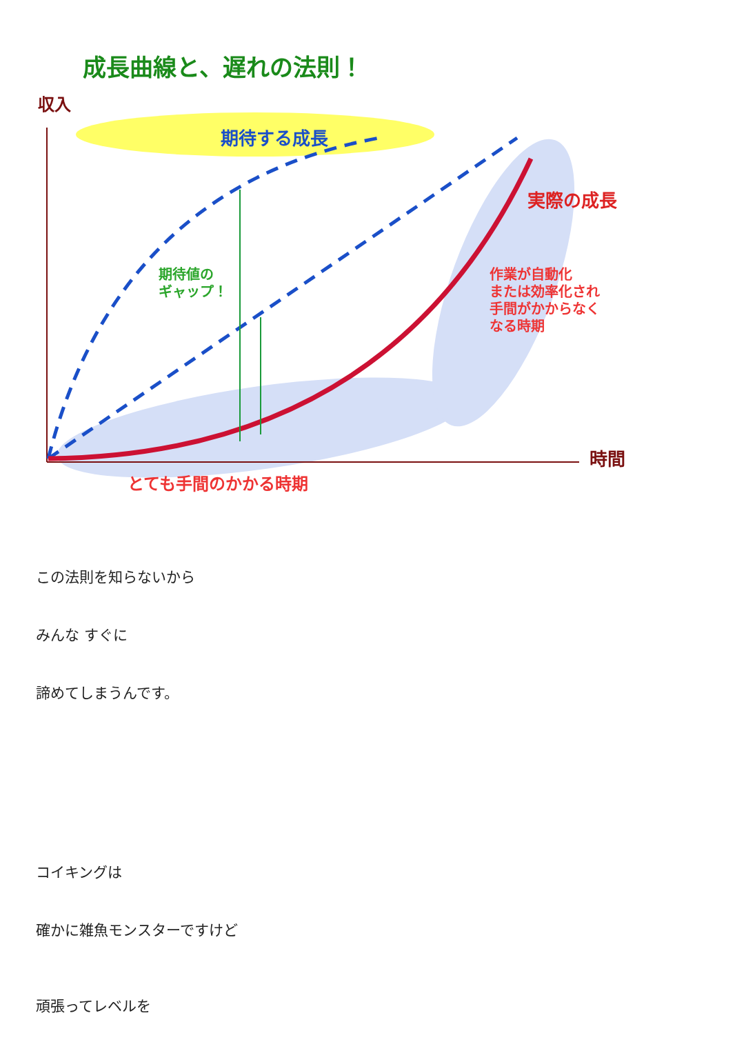成長曲線と、遅れの法則！
収入
期待する成長
実際の成長
期待値の
ギャップ！
作業が自動化
または効率化され
手間がかからなく
なる時期
時間
とても手間のかかる時期
この法則を知らないから
みんな すぐに
諦めてしまうんです。
コイキングは
確かに雑魚モンスターですけど
頑張ってレベルを